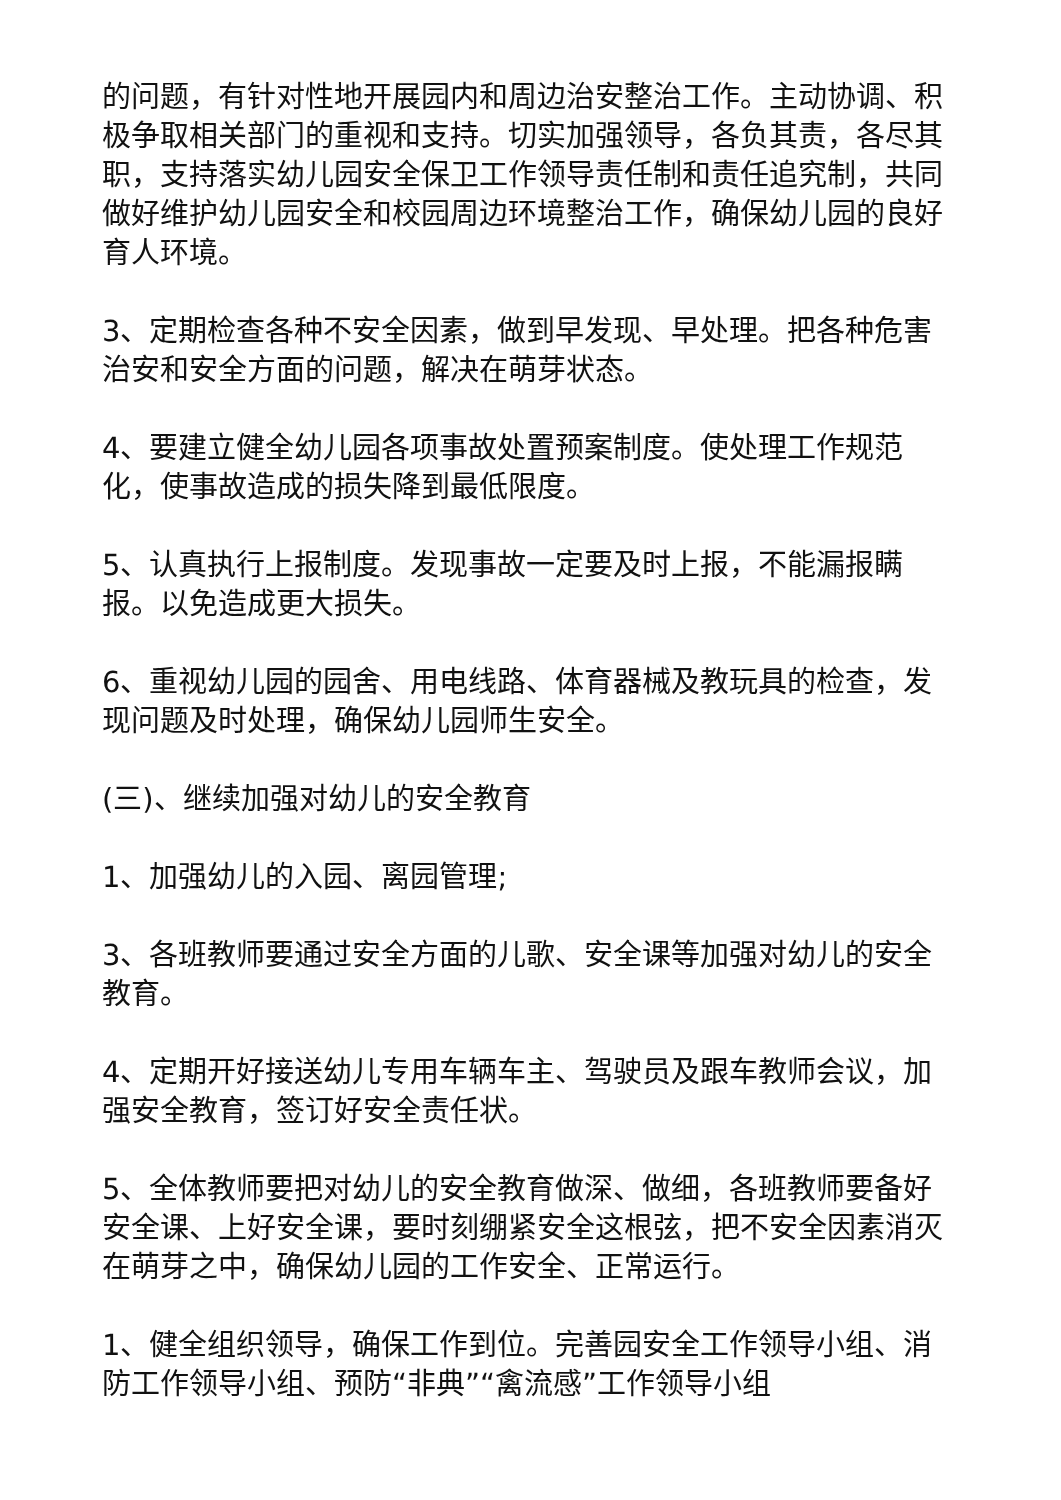的问题，有针对性地开展园内和周边治安整治工作。主动协调、积极争取相关部门的重视和支持。切实加强领导，各负其责，各尽其职，支持落实幼儿园安全保卫工作领导责任制和责任追究制，共同做好维护幼儿园安全和校园周边环境整治工作，确保幼儿园的良好育人环境。
3、定期检查各种不安全因素，做到早发现、早处理。把各种危害治安和安全方面的问题，解决在萌芽状态。
4、要建立健全幼儿园各项事故处置预案制度。使处理工作规范化，使事故造成的损失降到最低限度。
5、认真执行上报制度。发现事故一定要及时上报，不能漏报瞒报。以免造成更大损失。
6、重视幼儿园的园舍、用电线路、体育器械及教玩具的检查，发现问题及时处理，确保幼儿园师生安全。
(三)、继续加强对幼儿的安全教育
1、加强幼儿的入园、离园管理;
3、各班教师要通过安全方面的儿歌、安全课等加强对幼儿的安全教育。
4、定期开好接送幼儿专用车辆车主、驾驶员及跟车教师会议，加强安全教育，签订好安全责任状。
5、全体教师要把对幼儿的安全教育做深、做细，各班教师要备好安全课、上好安全课，要时刻绷紧安全这根弦，把不安全因素消灭在萌芽之中，确保幼儿园的工作安全、正常运行。
1、健全组织领导，确保工作到位。完善园安全工作领导小组、消防工作领导小组、预防“非典”“禽流感”工作领导小组